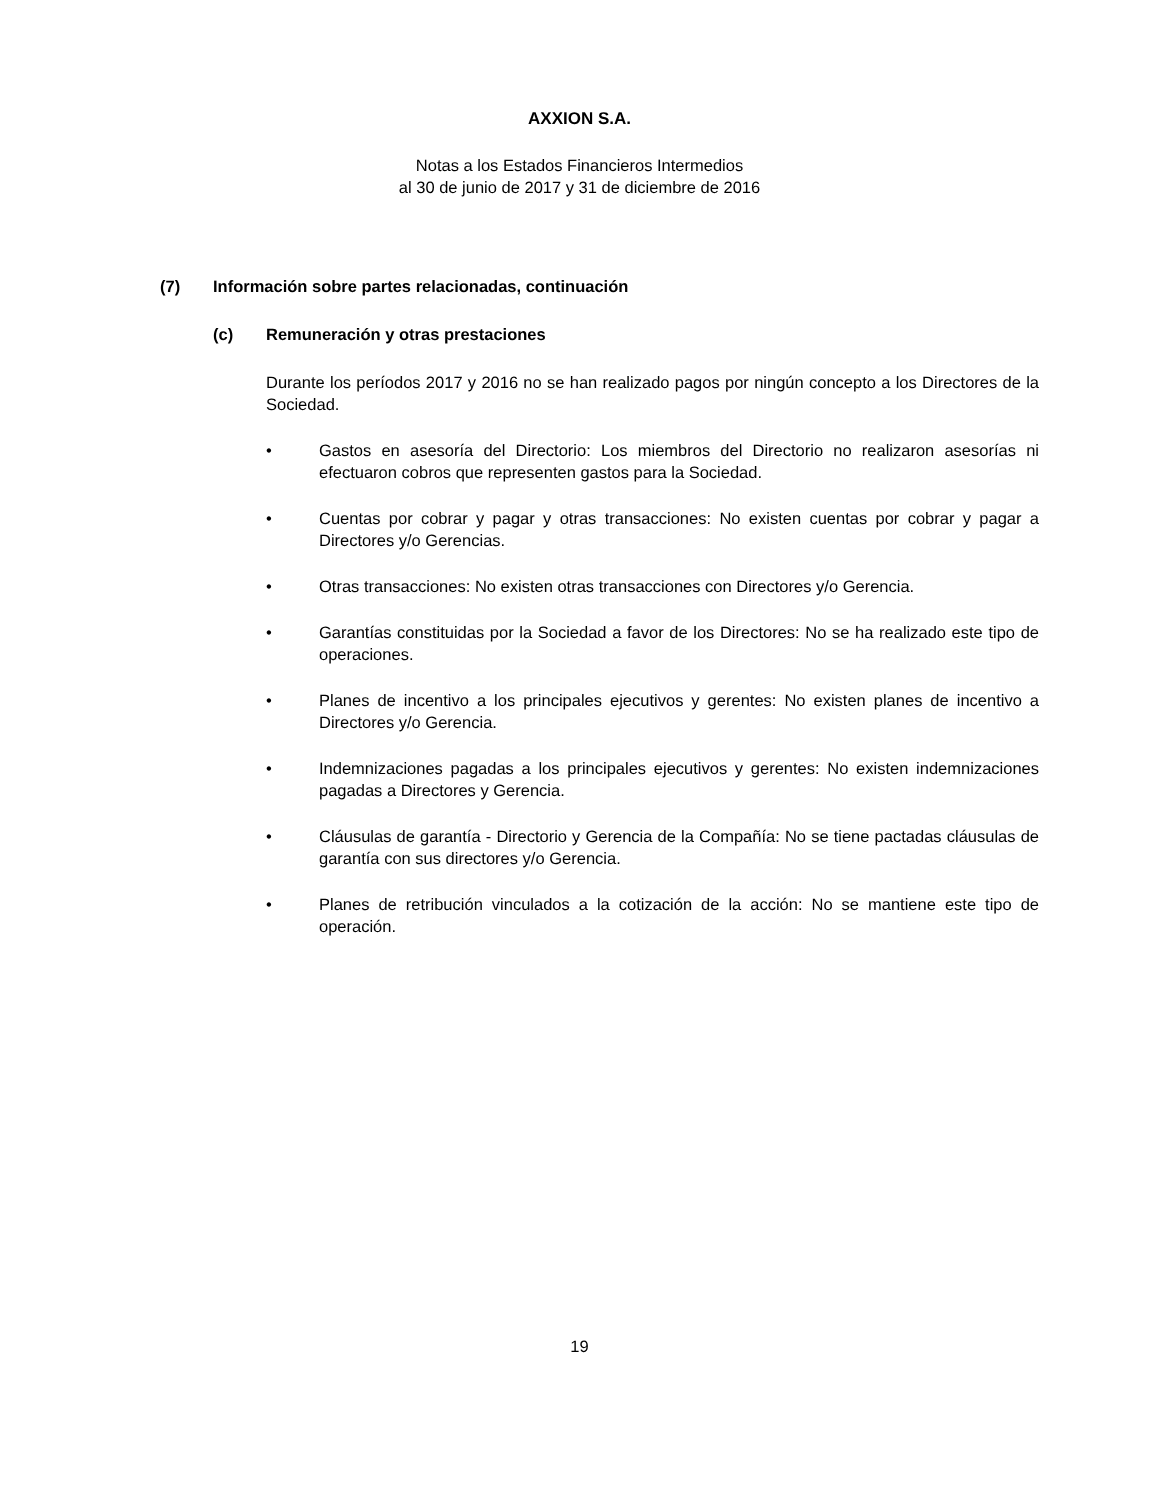AXXION S.A.
Notas a los Estados Financieros Intermedios
al 30 de junio de 2017 y 31 de diciembre de 2016
(7) Información sobre partes relacionadas, continuación
(c) Remuneración y otras prestaciones
Durante los períodos 2017 y 2016 no se han realizado pagos por ningún concepto a los Directores de la Sociedad.
• Gastos en asesoría del Directorio: Los miembros del Directorio no realizaron asesorías ni efectuaron cobros que representen gastos para la Sociedad.
• Cuentas por cobrar y pagar y otras transacciones: No existen cuentas por cobrar y pagar a Directores y/o Gerencias.
• Otras transacciones: No existen otras transacciones con Directores y/o Gerencia.
• Garantías constituidas por la Sociedad a favor de los Directores: No se ha realizado este tipo de operaciones.
• Planes de incentivo a los principales ejecutivos y gerentes: No existen planes de incentivo a Directores y/o Gerencia.
• Indemnizaciones pagadas a los principales ejecutivos y gerentes: No existen indemnizaciones pagadas a Directores y Gerencia.
• Cláusulas de garantía - Directorio y Gerencia de la Compañía: No se tiene pactadas cláusulas de garantía con sus directores y/o Gerencia.
• Planes de retribución vinculados a la cotización de la acción: No se mantiene este tipo de operación.
19